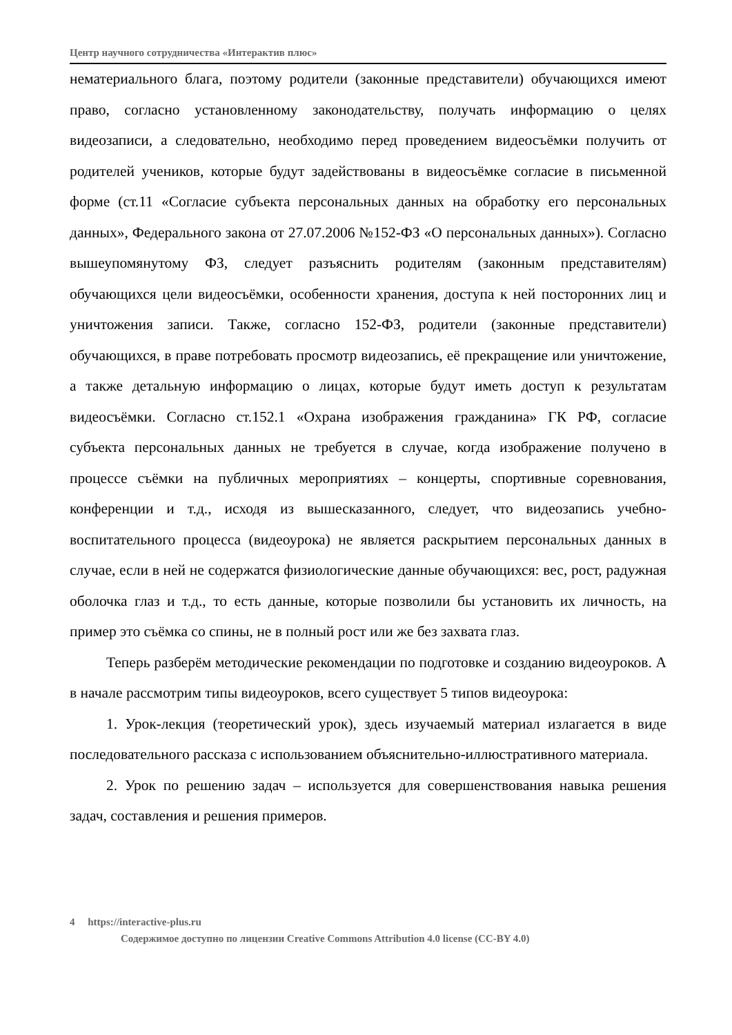Центр научного сотрудничества «Интерактив плюс»
нематериального блага, поэтому родители (законные представители) обучающихся имеют право, согласно установленному законодательству, получать информацию о целях видеозаписи, а следовательно, необходимо перед проведением видеосъёмки получить от родителей учеников, которые будут задействованы в видеосъёмке согласие в письменной форме (ст.11 «Согласие субъекта персональных данных на обработку его персональных данных», Федерального закона от 27.07.2006 №152-ФЗ «О персональных данных»). Согласно вышеупомянутому ФЗ, следует разъяснить родителям (законным представителям) обучающихся цели видеосъёмки, особенности хранения, доступа к ней посторонних лиц и уничтожения записи. Также, согласно 152-ФЗ, родители (законные представители) обучающихся, в праве потребовать просмотр видеозапись, её прекращение или уничтожение, а также детальную информацию о лицах, которые будут иметь доступ к результатам видеосъёмки. Согласно ст.152.1 «Охрана изображения гражданина» ГК РФ, согласие субъекта персональных данных не требуется в случае, когда изображение получено в процессе съёмки на публичных мероприятиях – концерты, спортивные соревнования, конференции и т.д., исходя из вышесказанного, следует, что видеозапись учебно-воспитательного процесса (видеоурока) не является раскрытием персональных данных в случае, если в ней не содержатся физиологические данные обучающихся: вес, рост, радужная оболочка глаз и т.д., то есть данные, которые позволили бы установить их личность, на пример это съёмка со спины, не в полный рост или же без захвата глаз.
Теперь разберём методические рекомендации по подготовке и созданию видеоуроков. А в начале рассмотрим типы видеоуроков, всего существует 5 типов видеоурока:
1. Урок-лекция (теоретический урок), здесь изучаемый материал излагается в виде последовательного рассказа с использованием объяснительно-иллюстративного материала.
2. Урок по решению задач – используется для совершенствования навыка решения задач, составления и решения примеров.
4 https://interactive-plus.ru
Содержимое доступно по лицензии Creative Commons Attribution 4.0 license (CC-BY 4.0)